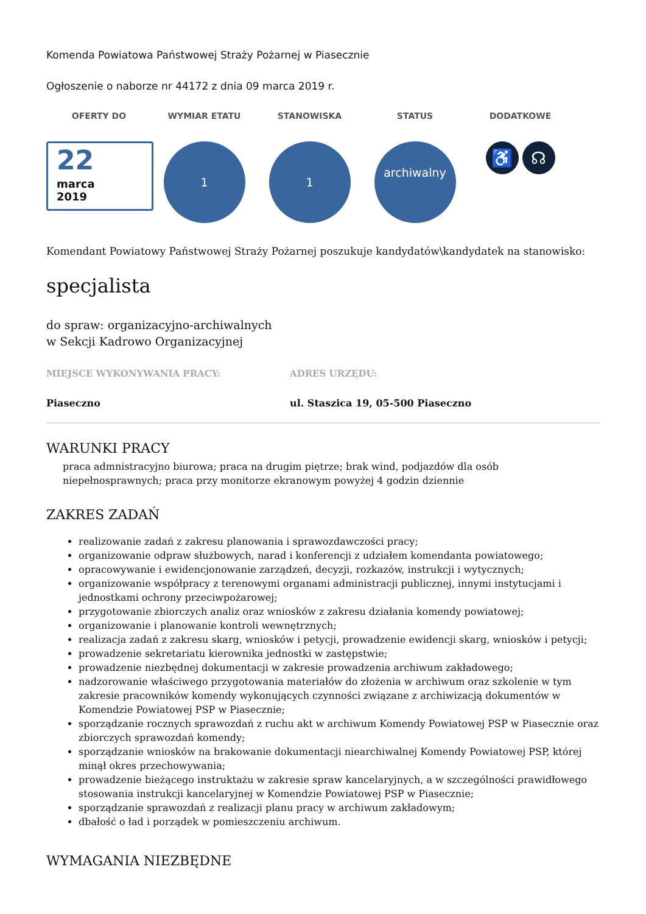Komenda Powiatowa Państwowej Straży Pożarnej w Piasecznie
Ogłoszenie o naborze nr 44172 z dnia 09 marca 2019 r.
OFERTY DO
22
marca
2019
WYMIAR ETATU
1
STANOWISKA
1
STATUS
archiwalny
DODATKOWE
♿ ☊
Komendant Powiatowy Państwowej Straży Pożarnej poszukuje kandydatów\kandydatek na stanowisko:
specjalista
do spraw: organizacyjno-archiwalnych
w Sekcji Kadrowo Organizacyjnej
MIEJSCE WYKONYWANIA PRACY: ADRES URZĘDU:
Piaseczno ul. Staszica 19, 05-500 Piaseczno
WARUNKI PRACY
praca admnistracyjno biurowa; praca na drugim piętrze; brak wind, podjazdów dla osób niepełnosprawnych; praca przy monitorze ekranowym powyżej 4 godzin dziennie
ZAKRES ZADAŃ
realizowanie zadań z zakresu planowania i sprawozdawczości pracy;
organizowanie odpraw służbowych, narad i konferencji z udziałem komendanta powiatowego;
opracowywanie i ewidencjonowanie zarządzeń, decyzji, rozkazów, instrukcji i wytycznych;
organizowanie współpracy z terenowymi organami administracji publicznej, innymi instytucjami i jednostkami ochrony przeciwpożarowej;
przygotowanie zbiorczych analiz oraz wniosków z zakresu działania komendy powiatowej;
organizowanie i planowanie kontroli wewnętrznych;
realizacja zadań z zakresu skarg, wniosków i petycji, prowadzenie ewidencji skarg, wniosków i petycji;
prowadzenie sekretariatu kierownika jednostki w zastępstwie;
prowadzenie niezbędnej dokumentacji w zakresie prowadzenia archiwum zakładowego;
nadzorowanie właściwego przygotowania materiałów do złożenia w archiwum oraz szkolenie w tym zakresie pracowników komendy wykonujących czynności związane z archiwizacją dokumentów w Komendzie Powiatowej PSP w Piasecznie;
sporządzanie rocznych sprawozdań z ruchu akt w archiwum Komendy Powiatowej PSP w Piasecznie oraz zbiorczych sprawozdań komendy;
sporządzanie wniosków na brakowanie dokumentacji niearchiwalnej Komendy Powiatowej PSP, której minął okres przechowywania;
prowadzenie bieżącego instruktażu w zakresie spraw kancelaryjnych, a w szczególności prawidłowego stosowania instrukcji kancelaryjnej w Komendzie Powiatowej PSP w Piasecznie;
sporządzanie sprawozdań z realizacji planu pracy w archiwum zakładowym;
dbałość o ład i porządek w pomieszczeniu archiwum.
WYMAGANIA NIEZBĘDNE